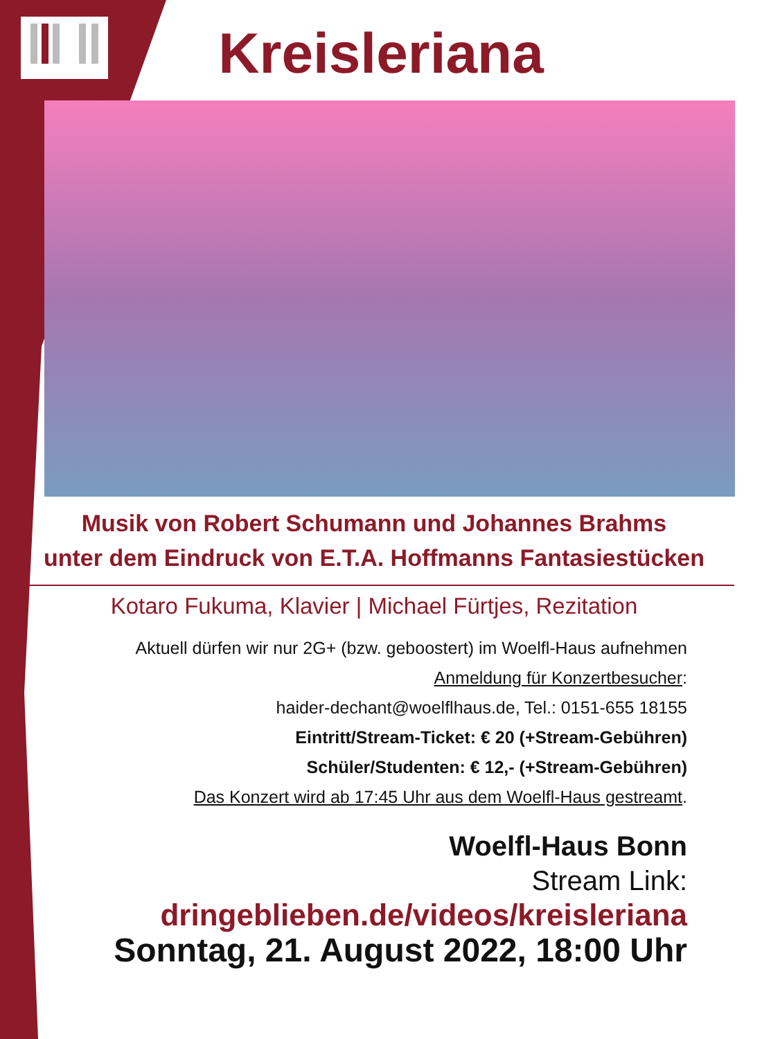Kreisleriana
Musik von Robert Schumann und Johannes Brahms
unter dem Eindruck von E.T.A. Hoffmanns Fantasiestücken
Kotaro Fukuma, Klavier | Michael Fürtjes, Rezitation
Aktuell dürfen wir nur 2G+ (bzw. geboostert) im Woelfl-Haus aufnehmen
Anmeldung für Konzertbesucher:
haider-dechant@woelflhaus.de, Tel.: 0151-655 18155
Eintritt/Stream-Ticket: € 20 (+Stream-Gebühren)
Schüler/Studenten: € 12,- (+Stream-Gebühren)
Das Konzert wird ab 17:45 Uhr aus dem Woelfl-Haus gestreamt.
Woelfl-Haus Bonn
Stream Link:
dringeblieben.de/videos/kreisleriana
Sonntag, 21. August 2022, 18:00 Uhr